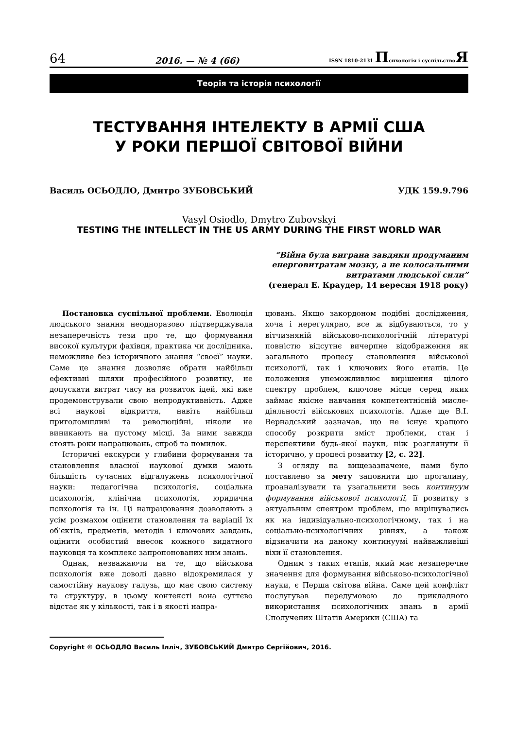64 2016. — № 4 (66) ISSN 1810-2131 Психологія і суспільствоЯ
Теорія та історія психології
ТЕСТУВАННЯ ІНТЕЛЕКТУ В АРМІЇ США
У РОКИ ПЕРШОЇ СВІТОВОЇ ВІЙНИ
Василь ОСЬОДЛО, Дмитро ЗУБОВСЬКИЙ УДК 159.9.796
Vasyl Osiodlo, Dmytro Zubovskyi
TESTING THE INTELLECT IN THE US ARMY DURING THE FIRST WORLD WAR
“Війна була виграна завдяки продуманим
енерговитратам мозку, а не колосальними
витратами людської сили”
(генерал Е. Краудер, 14 вересня 1918 року)
Постановка суспільної проблеми. Еволюція людського знання неодноразово підтверджувала незаперечність тези про те, що формування високої культури фахівця, практика чи дослідника, неможливе без історичного знання “своєї” науки. Саме це знання дозволяє обрати найбільш ефективні шляхи професійного розвитку, не допускати витрат часу на розвиток ідей, які вже продемонстрували свою непродуктивність. Адже всі наукові відкриття, навіть найбільш приголомшливі та революційні, ніколи не виникають на пустому місці. За ними завжди стоять роки напрацювань, спроб та помилок.
Історичні екскурси у глибини формування та становлення власної наукової думки мають більшість сучасних відгалужень психологічної науки: педагогічна психологія, соціальна психологія, клінічна психологія, юридична психологія та ін. Ці напрацювання дозволяють з усім розмахом оцінити становлення та варіації їх об’єктів, предметів, методів і ключових завдань, оцінити особистий внесок кожного видатного науковця та комплекс запропонованих ним знань.
Однак, незважаючи на те, що військова психологія вже доволі давно відокремилася у самостійну наукову галузь, що має свою систему та структуру, в цьому контексті вона суттєво відстає як у кількості, так і в якості напра-
цювань. Якщо закордоном подібні дослідження, хоча і нерегулярно, все ж відбуваються, то у вітчизняній військово-психологічній літературі повністю відсутнє вичерпне відображення як загального процесу становлення військової психології, так і ключових його етапів. Це положення унеможливлює вирішення цілого спектру проблем, ключове місце серед яких займає якісне навчання компетентнісній мисле­діяльності військових психологів. Адже ще В.І. Вернадський зазначав, що не існує кращого способу розкрити зміст проблеми, стан і перспективи будь-якої науки, ніж розглянути її історично, у процесі розвитку [2, с. 22].
З огляду на вищезазначене, нами було поставлено за мету заповнити цю прогалину, проаналізувати та узагальнити весь континуум формування військової психології, її розвитку з актуальним спектром проблем, що вирішувались як на індивідуально-психологічному, так і на соціально-психологічних рівнях, а також відзначити на даному континуумі найважливіші віхи її становлення.
Одним з таких етапів, який має незаперечне значення для формування військово-психологічної науки, є Перша світова війна. Саме цей конфлікт послугував передумовою до прикладного використання психологічних знань в армії Сполучених Штатів Америки (США) та
Copyright © ОСЬОДЛО Василь Ілліч, ЗУБОВСЬКИЙ Дмитро Сергійович, 2016.